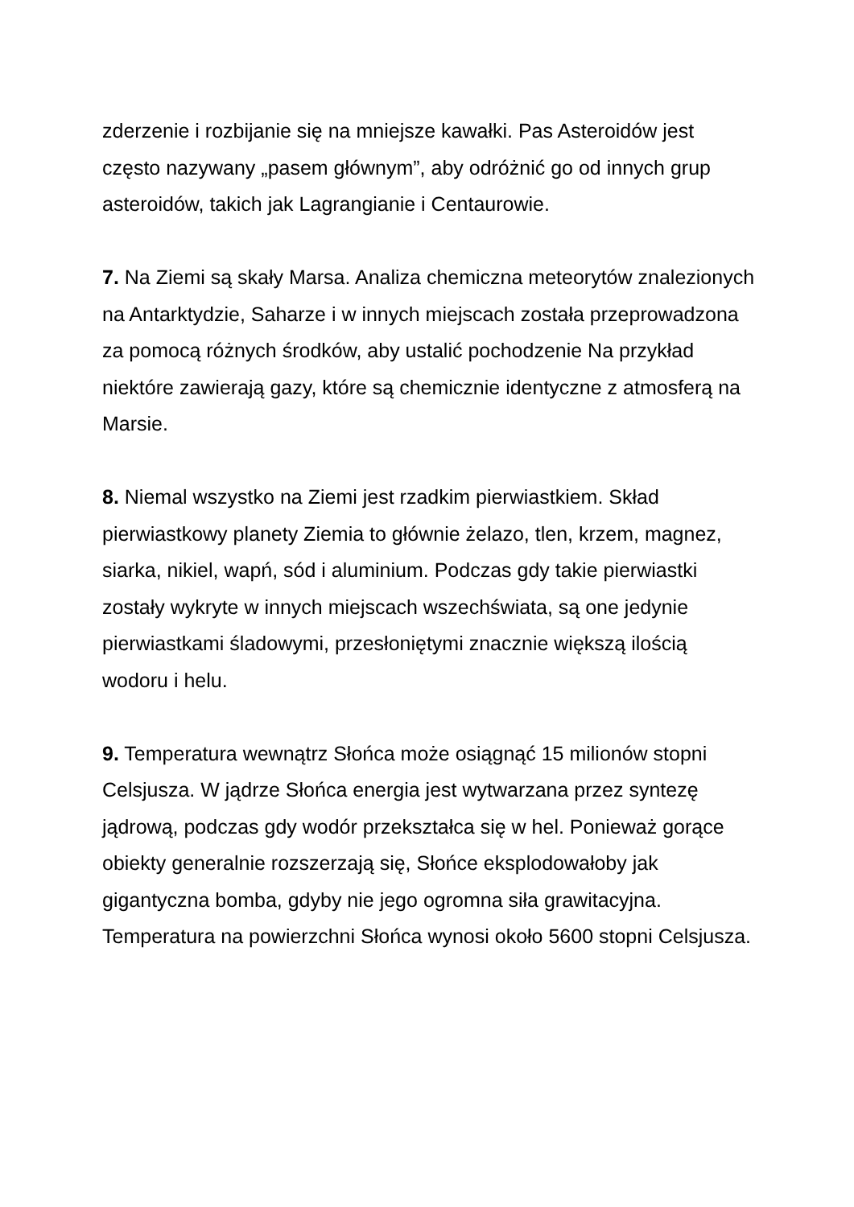zderzenie i rozbijanie się na mniejsze kawałki. Pas Asteroidów jest często nazywany „pasem głównym”, aby odróżnić go od innych grup asteroidów, takich jak Lagrangianie i Centaurowie.
7. Na Ziemi są skały Marsa. Analiza chemiczna meteorytów znalezionych na Antarktydzie, Saharze i w innych miejscach została przeprowadzona za pomocą różnych środków, aby ustalić pochodzenie Na przykład niektóre zawierają gazy, które są chemicznie identyczne z atmosferą na Marsie.
8. Niemal wszystko na Ziemi jest rzadkim pierwiastkiem. Skład pierwiastkowy planety Ziemia to głównie żelazo, tlen, krzem, magnez, siarka, nikiel, wapń, sód i aluminium. Podczas gdy takie pierwiastki zostały wykryte w innych miejscach wszechświata, są one jedynie pierwiastkami śladowymi, przesłoniętymi znacznie większą ilością wodoru i helu.
9. Temperatura wewnątrz Słońca może osiągnąć 15 milionów stopni Celsjusza. W jądrze Słońca energia jest wytwarzana przez syntezę jądrową, podczas gdy wodór przekształca się w hel. Ponieważ gorące obiekty generalnie rozszerzają się, Słońce eksplodowałoby jak gigantyczna bomba, gdyby nie jego ogromna siła grawitacyjna. Temperatura na powierzchni Słońca wynosi około 5600 stopni Celsjusza.